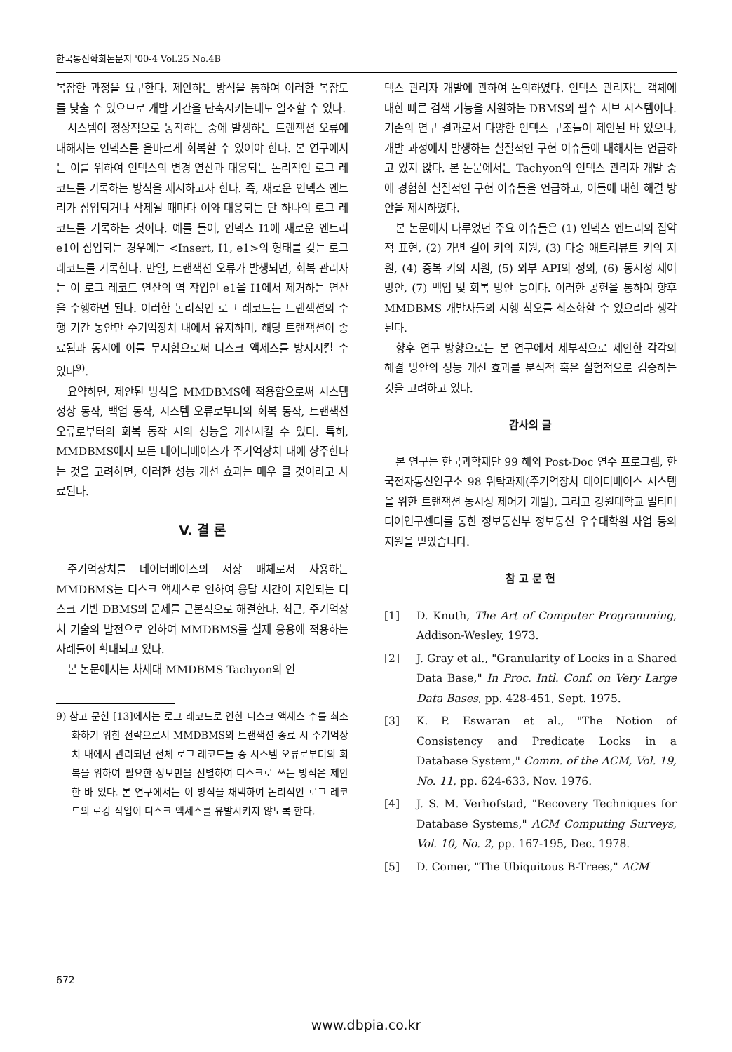한국통신학회논문지 '00-4 Vol.25 No.4B
복잡한 과정을 요구한다. 제안하는 방식을 통하여 이러한 복잡도를 낮출 수 있으므로 개발 기간을 단축시키는데도 일조할 수 있다.
시스템이 정상적으로 동작하는 중에 발생하는 트랜잭션 오류에 대해서는 인덱스를 올바르게 회복할 수 있어야 한다. 본 연구에서는 이를 위하여 인덱스의 변경 연산과 대응되는 논리적인 로그 레코드를 기록하는 방식을 제시하고자 한다. 즉, 새로운 인덱스 엔트리가 삽입되거나 삭제될 때마다 이와 대응되는 단 하나의 로그 레코드를 기록하는 것이다. 예를 들어, 인덱스 I1에 새로운 엔트리 e1이 삽입되는 경우에는 <Insert, I1, e1>의 형태를 갖는 로그 레코드를 기록한다. 만일, 트랜잭션 오류가 발생되면, 회복 관리자는 이 로그 레코드 연산의 역 작업인 e1을 I1에서 제거하는 연산을 수행하면 된다. 이러한 논리적인 로그 레코드는 트랜잭션의 수행 기간 동안만 주기억장치 내에서 유지하며, 해당 트랜잭션이 종료됨과 동시에 이를 무시함으로써 디스크 액세스를 방지시킬 수 있다<sup>9)</sup>.
요약하면, 제안된 방식을 MMDBMS에 적용함으로써 시스템 정상 동작, 백업 동작, 시스템 오류로부터의 회복 동작, 트랜잭션 오류로부터의 회복 동작 시의 성능을 개선시킬 수 있다. 특히, MMDBMS에서 모든 데이터베이스가 주기억장치 내에 상주한다는 것을 고려하면, 이러한 성능 개선 효과는 매우 클 것이라고 사료된다.
V. 결 론
주기억장치를 데이터베이스의 저장 매체로서 사용하는 MMDBMS는 디스크 액세스로 인하여 응답 시간이 지연되는 디스크 기반 DBMS의 문제를 근본적으로 해결한다. 최근, 주기억장치 기술의 발전으로 인하여 MMDBMS를 실제 응용에 적용하는 사례들이 확대되고 있다.
본 논문에서는 차세대 MMDBMS Tachyon의 인
9) 참고 문헌 [13]에서는 로그 레코드로 인한 디스크 액세스 수를 최소화하기 위한 전략으로서 MMDBMS의 트랜잭션 종료 시 주기억장치 내에서 관리되던 전체 로그 레코드들 중 시스템 오류로부터의 회복을 위하여 필요한 정보만을 선별하여 디스크로 쓰는 방식은 제안한 바 있다. 본 연구에서는 이 방식을 채택하여 논리적인 로그 레코드의 로깅 작업이 디스크 액세스를 유발시키지 않도록 한다.
덱스 관리자 개발에 관하여 논의하였다. 인덱스 관리자는 객체에 대한 빠른 검색 기능을 지원하는 DBMS의 필수 서브 시스템이다. 기존의 연구 결과로서 다양한 인덱스 구조들이 제안된 바 있으나, 개발 과정에서 발생하는 실질적인 구현 이슈들에 대해서는 언급하고 있지 않다. 본 논문에서는 Tachyon의 인덱스 관리자 개발 중에 경험한 실질적인 구현 이슈들을 언급하고, 이들에 대한 해결 방안을 제시하였다.
본 논문에서 다루었던 주요 이슈들은 (1) 인덱스 엔트리의 집약적 표현, (2) 가변 길이 키의 지원, (3) 다중 애트리뷰트 키의 지원, (4) 중복 키의 지원, (5) 외부 API의 정의, (6) 동시성 제어 방안, (7) 백업 및 회복 방안 등이다. 이러한 공헌을 통하여 향후 MMDBMS 개발자들의 시행 착오를 최소화할 수 있으리라 생각된다.
향후 연구 방향으로는 본 연구에서 세부적으로 제안한 각각의 해결 방안의 성능 개선 효과를 분석적 혹은 실험적으로 검증하는 것을 고려하고 있다.
감사의 글
본 연구는 한국과학재단 99 해외 Post-Doc 연수 프로그램, 한국전자통신연구소 98 위탁과제(주기억장치 데이터베이스 시스템을 위한 트랜잭션 동시성 제어기 개발), 그리고 강원대학교 멀티미디어연구센터를 통한 정보통신부 정보통신 우수대학원 사업 등의 지원을 받았습니다.
참 고 문 헌
[1] D. Knuth, The Art of Computer Programming, Addison-Wesley, 1973.
[2] J. Gray et al., "Granularity of Locks in a Shared Data Base," In Proc. Intl. Conf. on Very Large Data Bases, pp. 428-451, Sept. 1975.
[3] K. P. Eswaran et al., "The Notion of Consistency and Predicate Locks in a Database System," Comm. of the ACM, Vol. 19, No. 11, pp. 624-633, Nov. 1976.
[4] J. S. M. Verhofstad, "Recovery Techniques for Database Systems," ACM Computing Surveys, Vol. 10, No. 2, pp. 167-195, Dec. 1978.
[5] D. Comer, "The Ubiquitous B-Trees," ACM
672
www.dbpia.co.kr